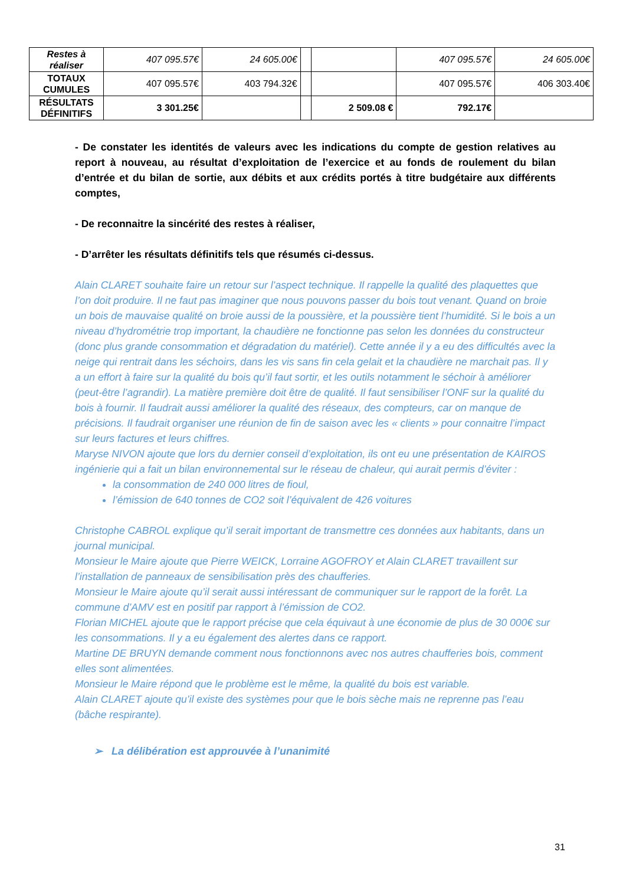| Restes à réaliser | 407 095.57€ | 24 605.00€ | | | 407 095.57€ | 24 605.00€ |
| TOTAUX CUMULES | 407 095.57€ | 403 794.32€ | | | 407 095.57€ | 406 303.40€ |
| RÉSULTATS DÉFINITIFS | 3 301.25€ | | | 2 509.08 € | 792.17€ | |
- De constater les identités de valeurs avec les indications du compte de gestion relatives au report à nouveau, au résultat d’exploitation de l’exercice et au fonds de roulement du bilan d’entrée et du bilan de sortie, aux débits et aux crédits portés à titre budgétaire aux différents comptes,
- De reconnaitre la sincérité des restes à réaliser,
- D’arrêter les résultats définitifs tels que résumés ci-dessus.
Alain CLARET souhaite faire un retour sur l’aspect technique. Il rappelle la qualité des plaquettes que l’on doit produire. Il ne faut pas imaginer que nous pouvons passer du bois tout venant. Quand on broie un bois de mauvaise qualité on broie aussi de la poussière, et la poussière tient l’humidité. Si le bois a un niveau d’hydrométrie trop important, la chaudière ne fonctionne pas selon les données du constructeur (donc plus grande consommation et dégradation du matériel). Cette année il y a eu des difficultés avec la neige qui rentrait dans les séchoirs, dans les vis sans fin cela gelait et la chaudière ne marchait pas. Il y a un effort à faire sur la qualité du bois qu’il faut sortir, et les outils notamment le séchoir à améliorer (peut-être l’agrandir). La matière première doit être de qualité. Il faut sensibiliser l’ONF sur la qualité du bois à fournir. Il faudrait aussi améliorer la qualité des réseaux, des compteurs, car on manque de précisions. Il faudrait organiser une réunion de fin de saison avec les « clients » pour connaitre l’impact sur leurs factures et leurs chiffres.
Maryse NIVON ajoute que lors du dernier conseil d’exploitation, ils ont eu une présentation de KAIROS ingénierie qui a fait un bilan environnemental sur le réseau de chaleur, qui aurait permis d’éviter :
la consommation de 240 000 litres de fioul,
l’émission de 640 tonnes de CO2 soit l’équivalent de 426 voitures
Christophe CABROL explique qu’il serait important de transmettre ces données aux habitants, dans un journal municipal.
Monsieur le Maire ajoute que Pierre WEICK, Lorraine AGOFROY et Alain CLARET travaillent sur l’installation de panneaux de sensibilisation près des chaufferies.
Monsieur le Maire ajoute qu’il serait aussi intéressant de communiquer sur le rapport de la forêt. La commune d’AMV est en positif par rapport à l’émission de CO2.
Florian MICHEL ajoute que le rapport précise que cela équivaut à une économie de plus de 30 000€ sur les consommations. Il y a eu également des alertes dans ce rapport.
Martine DE BRUYN demande comment nous fonctionnons avec nos autres chaufferies bois, comment elles sont alimentées.
Monsieur le Maire répond que le problème est le même, la qualité du bois est variable.
Alain CLARET ajoute qu’il existe des systèmes pour que le bois sèche mais ne reprenne pas l’eau (bâche respirante).
➢ La délibération est approuvée à l’unanimité
31